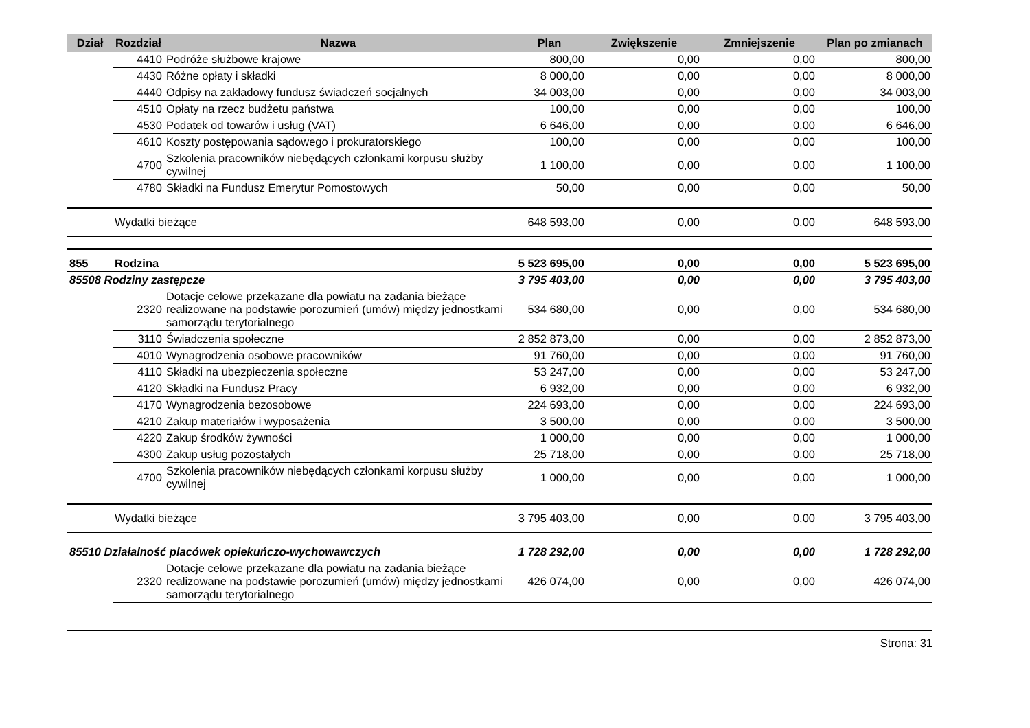| Dział | Rozdział | Nazwa | Plan | Zwiększenie | Zmniejszenie | Plan po zmianach |
| --- | --- | --- | --- | --- | --- | --- |
| | 4410 | Podróże służbowe krajowe | 800,00 | 0,00 | 0,00 | 800,00 |
| | 4430 | Różne opłaty i składki | 8 000,00 | 0,00 | 0,00 | 8 000,00 |
| | 4440 | Odpisy na zakładowy fundusz świadczeń socjalnych | 34 003,00 | 0,00 | 0,00 | 34 003,00 |
| | 4510 | Opłaty na rzecz budżetu państwa | 100,00 | 0,00 | 0,00 | 100,00 |
| | 4530 | Podatek od towarów i usług (VAT) | 6 646,00 | 0,00 | 0,00 | 6 646,00 |
| | 4610 | Koszty postępowania sądowego i prokuratorskiego | 100,00 | 0,00 | 0,00 | 100,00 |
| | 4700 | Szkolenia pracowników niebędących członkami korpusu służby cywilnej | 1 100,00 | 0,00 | 0,00 | 1 100,00 |
| | 4780 | Składki na Fundusz Emerytur Pomostowych | 50,00 | 0,00 | 0,00 | 50,00 |
| | Wydatki bieżące | | 648 593,00 | 0,00 | 0,00 | 648 593,00 |
| 855 | Rodzina | | 5 523 695,00 | 0,00 | 0,00 | 5 523 695,00 |
| 85508 Rodziny zastępcze | | | 3 795 403,00 | 0,00 | 0,00 | 3 795 403,00 |
| | 2320 | Dotacje celowe przekazane dla powiatu na zadania bieżące realizowane na podstawie porozumień (umów) między jednostkami samorządu terytorialnego | 534 680,00 | 0,00 | 0,00 | 534 680,00 |
| | 3110 | Świadczenia społeczne | 2 852 873,00 | 0,00 | 0,00 | 2 852 873,00 |
| | 4010 | Wynagrodzenia osobowe pracowników | 91 760,00 | 0,00 | 0,00 | 91 760,00 |
| | 4110 | Składki na ubezpieczenia społeczne | 53 247,00 | 0,00 | 0,00 | 53 247,00 |
| | 4120 | Składki na Fundusz Pracy | 6 932,00 | 0,00 | 0,00 | 6 932,00 |
| | 4170 | Wynagrodzenia bezosobowe | 224 693,00 | 0,00 | 0,00 | 224 693,00 |
| | 4210 | Zakup materiałów i wyposażenia | 3 500,00 | 0,00 | 0,00 | 3 500,00 |
| | 4220 | Zakup środków żywności | 1 000,00 | 0,00 | 0,00 | 1 000,00 |
| | 4300 | Zakup usług pozostałych | 25 718,00 | 0,00 | 0,00 | 25 718,00 |
| | 4700 | Szkolenia pracowników niebędących członkami korpusu służby cywilnej | 1 000,00 | 0,00 | 0,00 | 1 000,00 |
| | Wydatki bieżące | | 3 795 403,00 | 0,00 | 0,00 | 3 795 403,00 |
| 85510 Działalność placówek opiekuńczo-wychowawczych | | | 1 728 292,00 | 0,00 | 0,00 | 1 728 292,00 |
| | 2320 | Dotacje celowe przekazane dla powiatu na zadania bieżące realizowane na podstawie porozumień (umów) między jednostkami samorządu terytorialnego | 426 074,00 | 0,00 | 0,00 | 426 074,00 |
Strona: 31